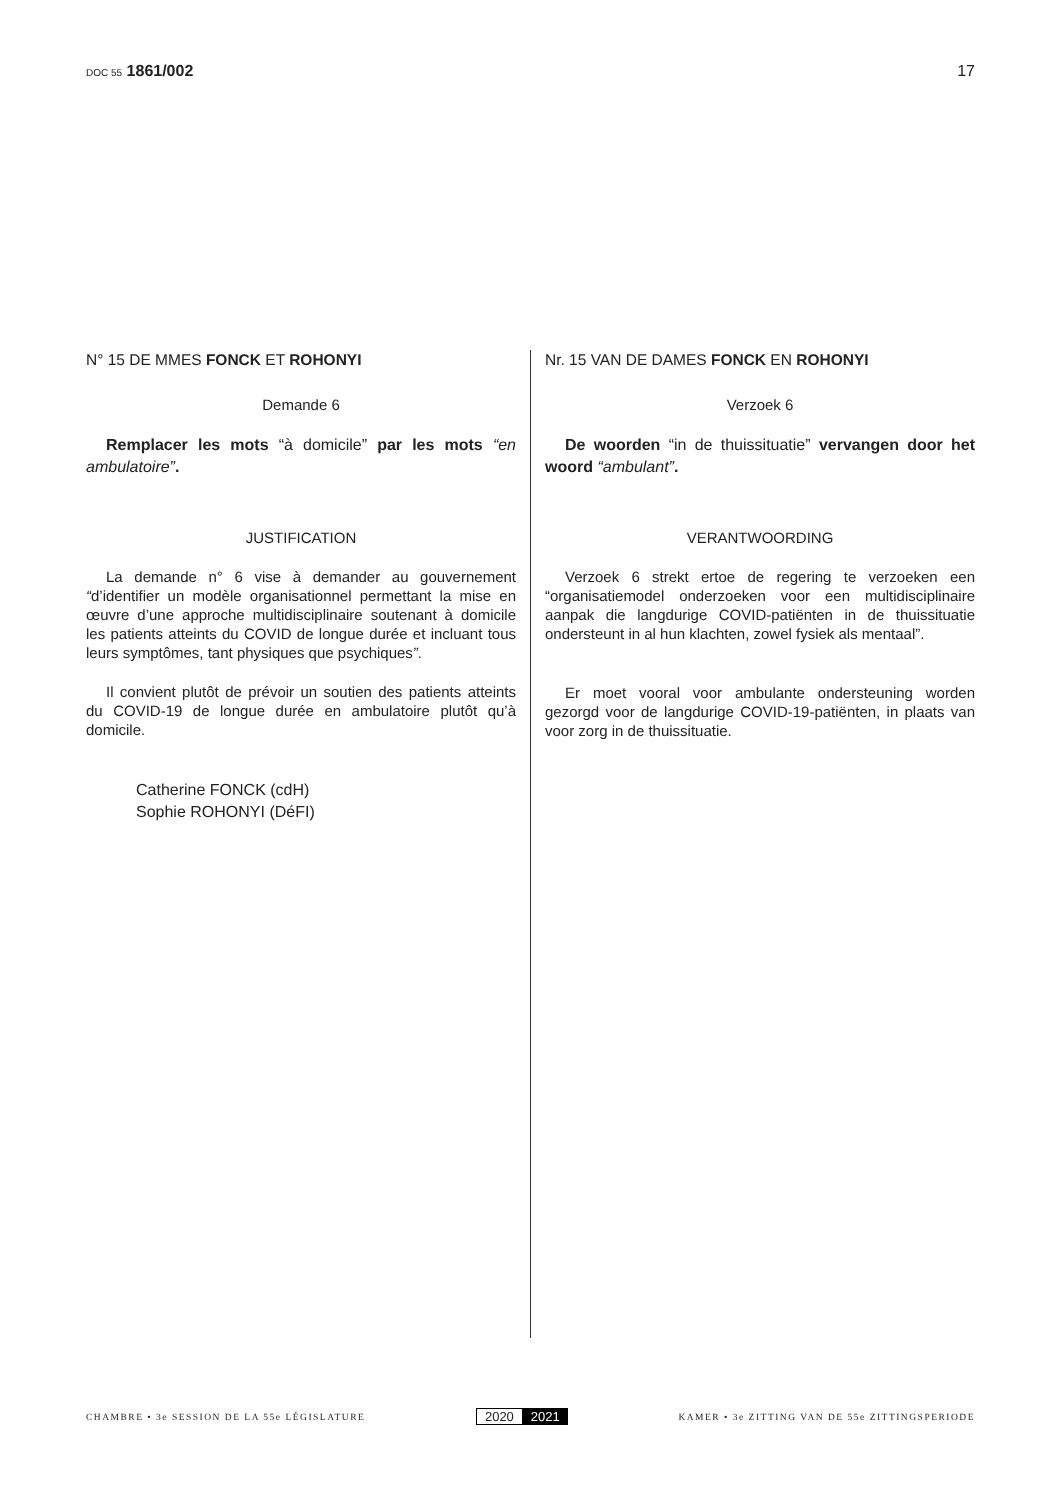DOC 55 1861/002 17
N° 15 DE MMES FONCK ET ROHONYI
Demande 6
Remplacer les mots “à domicile” par les mots “en ambulatoire”.
JUSTIFICATION
La demande n° 6 vise à demander au gouvernement “d’identifier un modèle organisationnel permettant la mise en œuvre d’une approche multidisciplinaire soutenant à domicile les patients atteints du COVID de longue durée et incluant tous leurs symptômes, tant physiques que psychiques”.
Il convient plutôt de prévoir un soutien des patients atteints du COVID-19 de longue durée en ambulatoire plutôt qu’à domicile.
Catherine FONCK (cdH)
Sophie ROHONYI (DéFI)
Nr. 15 VAN DE DAMES FONCK EN ROHONYI
Verzoek 6
De woorden “in de thuissituatie” vervangen door het woord “ambulant”.
VERANTWOORDING
Verzoek 6 strekt ertoe de regering te verzoeken een “organisatiemodel onderzoeken voor een multidisciplinaire aanpak die langdurige COVID-patiënten in de thuissituatie ondersteunt in al hun klachten, zowel fysiek als mentaal”.
Er moet vooral voor ambulante ondersteuning worden gezorgd voor de langdurige COVID-19-patiënten, in plaats van voor zorg in de thuissituatie.
CHAMBRE • 3e SESSION DE LA 55e LÉGISLATURE
2020 2021
KAMER • 3e ZITTING VAN DE 55e ZITTINGSPERIODE